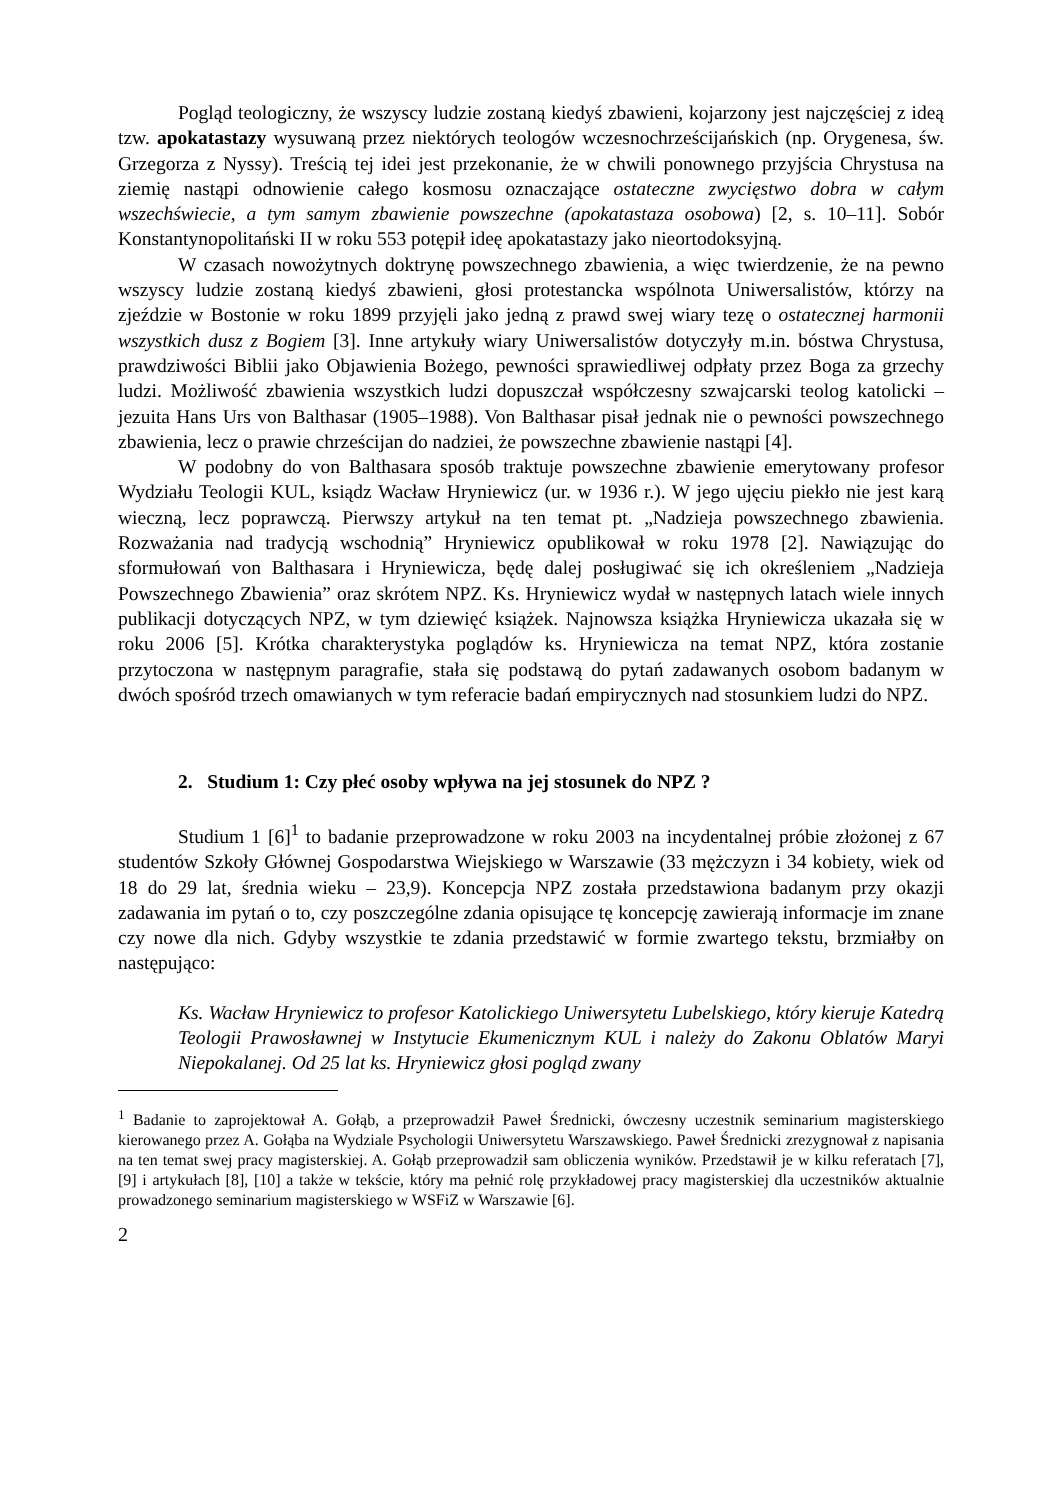Pogląd teologiczny, że wszyscy ludzie zostaną kiedyś zbawieni, kojarzony jest najczęściej z ideą tzw. apokatastazy wysuwaną przez niektórych teologów wczesnochrześcijańskich (np. Orygenesa, św. Grzegorza z Nyssy). Treścią tej idei jest przekonanie, że w chwili ponownego przyjścia Chrystusa na ziemię nastąpi odnowienie całego kosmosu oznaczające ostateczne zwycięstwo dobra w całym wszechświecie, a tym samym zbawienie powszechne (apokatastaza osobowa) [2, s. 10–11]. Sobór Konstantynopolitański II w roku 553 potępił ideę apokatastazy jako nieortodoksyjną.
W czasach nowożytnych doktrynę powszechnego zbawienia, a więc twierdzenie, że na pewno wszyscy ludzie zostaną kiedyś zbawieni, głosi protestancka wspólnota Uniwersalistów, którzy na zjeździe w Bostonie w roku 1899 przyjęli jako jedną z prawd swej wiary tezę o ostatecznej harmonii wszystkich dusz z Bogiem [3]. Inne artykuły wiary Uniwersalistów dotyczyły m.in. bóstwa Chrystusa, prawdziwości Biblii jako Objawienia Bożego, pewności sprawiedliwej odpłaty przez Boga za grzechy ludzi. Możliwość zbawienia wszystkich ludzi dopuszczał współczesny szwajcarski teolog katolicki – jezuita Hans Urs von Balthasar (1905–1988). Von Balthasar pisał jednak nie o pewności powszechnego zbawienia, lecz o prawie chrześcijan do nadziei, że powszechne zbawienie nastąpi [4].
W podobny do von Balthasara sposób traktuje powszechne zbawienie emerytowany profesor Wydziału Teologii KUL, ksiądz Wacław Hryniewicz (ur. w 1936 r.). W jego ujęciu piekło nie jest karą wieczną, lecz poprawczą. Pierwszy artykuł na ten temat pt. „Nadzieja powszechnego zbawienia. Rozważania nad tradycją wschodnią” Hryniewicz opublikował w roku 1978 [2]. Nawiązując do sformułowań von Balthasara i Hryniewicza, będę dalej posługiwać się ich określeniem „Nadzieja Powszechnego Zbawienia” oraz skrótem NPZ. Ks. Hryniewicz wydał w następnych latach wiele innych publikacji dotyczących NPZ, w tym dziewięć książek. Najnowsza książka Hryniewicza ukazała się w roku 2006 [5]. Krótka charakterystyka poglądów ks. Hryniewicza na temat NPZ, która zostanie przytoczona w następnym paragrafie, stała się podstawą do pytań zadawanych osobom badanym w dwóch spośród trzech omawianych w tym referacie badań empirycznych nad stosunkiem ludzi do NPZ.
2. Studium 1: Czy płeć osoby wpływa na jej stosunek do NPZ ?
Studium 1 [6]<sup>1</sup> to badanie przeprowadzone w roku 2003 na incydentalnej próbie złożonej z 67 studentów Szkoły Głównej Gospodarstwa Wiejskiego w Warszawie (33 mężczyzn i 34 kobiety, wiek od 18 do 29 lat, średnia wieku – 23,9). Koncepcja NPZ została przedstawiona badanym przy okazji zadawania im pytań o to, czy poszczególne zdania opisujące tę koncepcję zawierają informacje im znane czy nowe dla nich. Gdyby wszystkie te zdania przedstawić w formie zwartego tekstu, brzmiałby on następująco:
Ks. Wacław Hryniewicz to profesor Katolickiego Uniwersytetu Lubelskiego, który kieruje Katedrą Teologii Prawosławnej w Instytucie Ekumenicznym KUL i należy do Zakonu Oblatów Maryi Niepokalanej. Od 25 lat ks. Hryniewicz głosi pogląd zwany
<sup>1</sup> Badanie to zaprojektował A. Gołąb, a przeprowadził Paweł Średnicki, ówczesny uczestnik seminarium magisterskiego kierowanego przez A. Gołąba na Wydziale Psychologii Uniwersytetu Warszawskiego. Paweł Średnicki zrezygnował z napisania na ten temat swej pracy magisterskiej. A. Gołąb przeprowadził sam obliczenia wyników. Przedstawił je w kilku referatach [7], [9] i artykułach [8], [10] a także w tekście, który ma pełnić rolę przykładowej pracy magisterskiej dla uczestników aktualnie prowadzonego seminarium magisterskiego w WSFiZ w Warszawie [6].
2